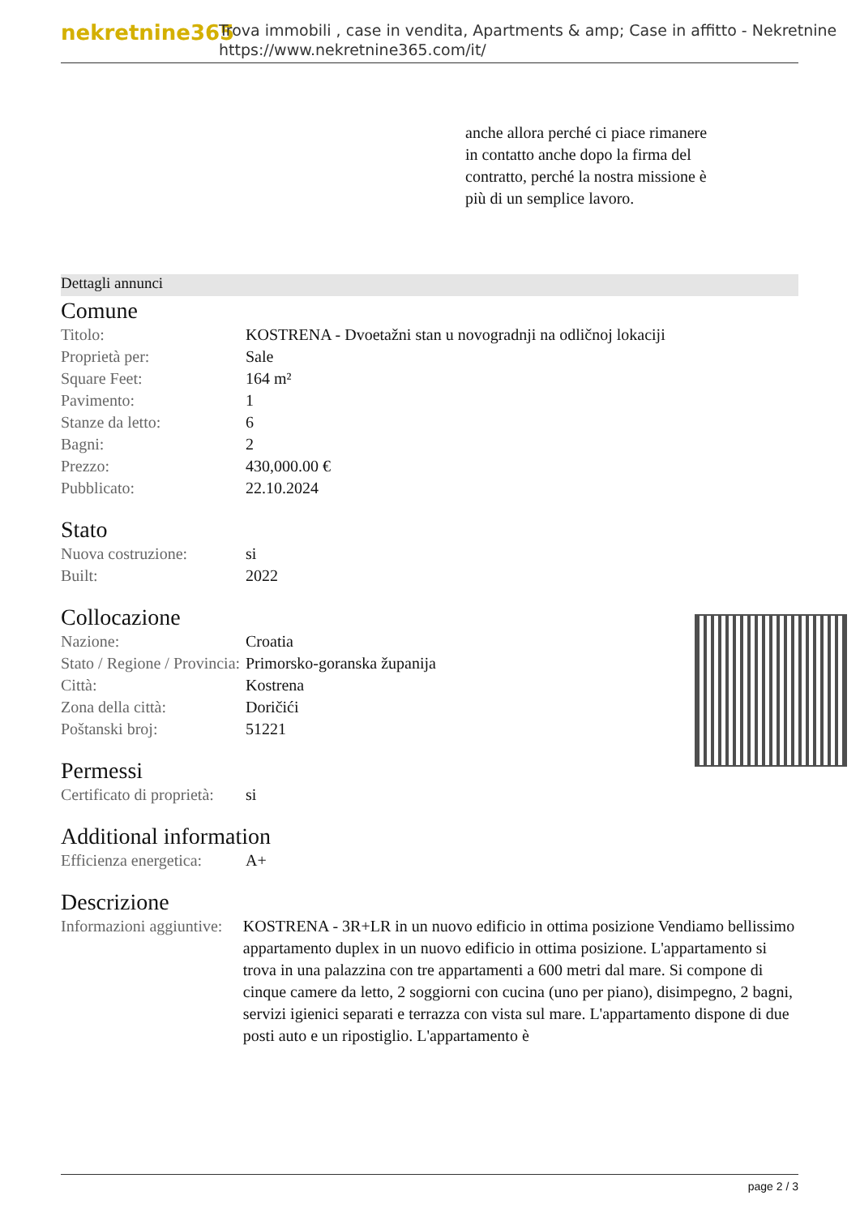nekretnine365
Trova immobili , case in vendita, Apartments & amp; Case in affitto - Nekretnine
https://www.nekretnine365.com/it/
anche allora perché ci piace rimanere in contatto anche dopo la firma del contratto, perché la nostra missione è più di un semplice lavoro.
Dettagli annunci
Comune
| Titolo: | KOSTRENA - Dvoetažni stan u novogradnji na odličnoj lokaciji |
| Proprietà per: | Sale |
| Square Feet: | 164 m² |
| Pavimento: | 1 |
| Stanze da letto: | 6 |
| Bagni: | 2 |
| Prezzo: | 430,000.00 € |
| Pubblicato: | 22.10.2024 |
Stato
| Nuova costruzione: | si |
| Built: | 2022 |
Collocazione
| Nazione: | Croatia |
| Stato / Regione / Provincia: | Primorsko-goranska županija |
| Città: | Kostrena |
| Zona della città: | Doričići |
| Poštanski broj: | 51221 |
Permessi
| Certificato di proprietà: | si |
Additional information
| Efficienza energetica: | A+ |
Descrizione
| Informazioni aggiuntive: | KOSTRENA - 3R+LR in un nuovo edificio in ottima posizione Vendiamo bellissimo appartamento duplex in un nuovo edificio in ottima posizione. L'appartamento si trova in una palazzina con tre appartamenti a 600 metri dal mare. Si compone di cinque camere da letto, 2 soggiorni con cucina (uno per piano), disimpegno, 2 bagni, servizi igienici separati e terrazza con vista sul mare. L'appartamento dispone di due posti auto e un ripostiglio. L'appartamento è |
page 2 / 3